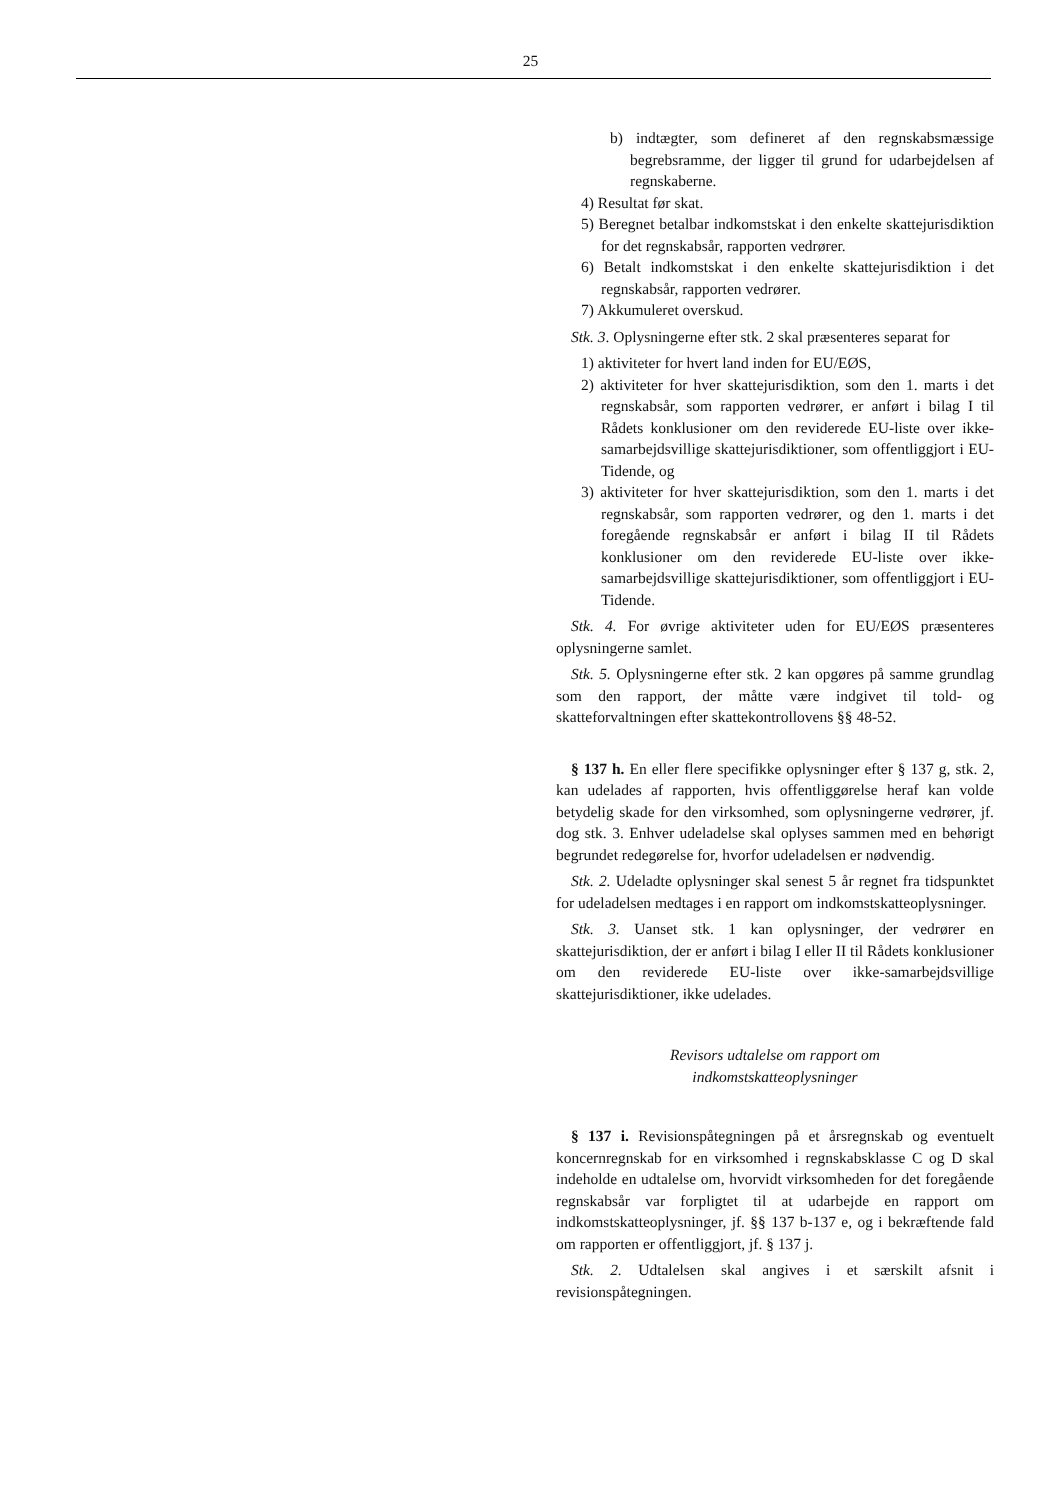25
b) indtægter, som defineret af den regnskabsmæssige begrebsramme, der ligger til grund for udarbejdelsen af regnskaberne.
4) Resultat før skat.
5) Beregnet betalbar indkomstskat i den enkelte skattejurisdiktion for det regnskabsår, rapporten vedrører.
6) Betalt indkomstskat i den enkelte skattejurisdiktion i det regnskabsår, rapporten vedrører.
7) Akkumuleret overskud.
Stk. 3. Oplysningerne efter stk. 2 skal præsenteres separat for
1) aktiviteter for hvert land inden for EU/EØS,
2) aktiviteter for hver skattejurisdiktion, som den 1. marts i det regnskabsår, som rapporten vedrører, er anført i bilag I til Rådets konklusioner om den reviderede EU-liste over ikke-samarbejdsvillige skattejurisdiktioner, som offentliggjort i EU-Tidende, og
3) aktiviteter for hver skattejurisdiktion, som den 1. marts i det regnskabsår, som rapporten vedrører, og den 1. marts i det foregående regnskabsår er anført i bilag II til Rådets konklusioner om den reviderede EU-liste over ikke-samarbejdsvillige skattejurisdiktioner, som offentliggjort i EU-Tidende.
Stk. 4. For øvrige aktiviteter uden for EU/EØS præsenteres oplysningerne samlet.
Stk. 5. Oplysningerne efter stk. 2 kan opgøres på samme grundlag som den rapport, der måtte være indgivet til told- og skatteforvaltningen efter skattekontrollovens §§ 48-52.
§ 137 h. En eller flere specifikke oplysninger efter § 137 g, stk. 2, kan udelades af rapporten, hvis offentliggørelse heraf kan volde betydelig skade for den virksomhed, som oplysningerne vedrører, jf. dog stk. 3. Enhver udeladelse skal oplyses sammen med en behørigt begrundet redegørelse for, hvorfor udeladelsen er nødvendig.
Stk. 2. Udeladte oplysninger skal senest 5 år regnet fra tidspunktet for udeladelsen medtages i en rapport om indkomstskatteoplysninger.
Stk. 3. Uanset stk. 1 kan oplysninger, der vedrører en skattejurisdiktion, der er anført i bilag I eller II til Rådets konklusioner om den reviderede EU-liste over ikke-samarbejdsvillige skattejurisdiktioner, ikke udelades.
Revisors udtalelse om rapport om
indkomstskatteoplysninger
§ 137 i. Revisionspåtegningen på et årsregnskab og eventuelt koncernregnskab for en virksomhed i regnskabsklasse C og D skal indeholde en udtalelse om, hvorvidt virksomheden for det foregående regnskabsår var forpligtet til at udarbejde en rapport om indkomstskatteoplysninger, jf. §§ 137 b-137 e, og i bekræftende fald om rapporten er offentliggjort, jf. § 137 j.
Stk. 2. Udtalelsen skal angives i et særskilt afsnit i revisionspåtegningen.